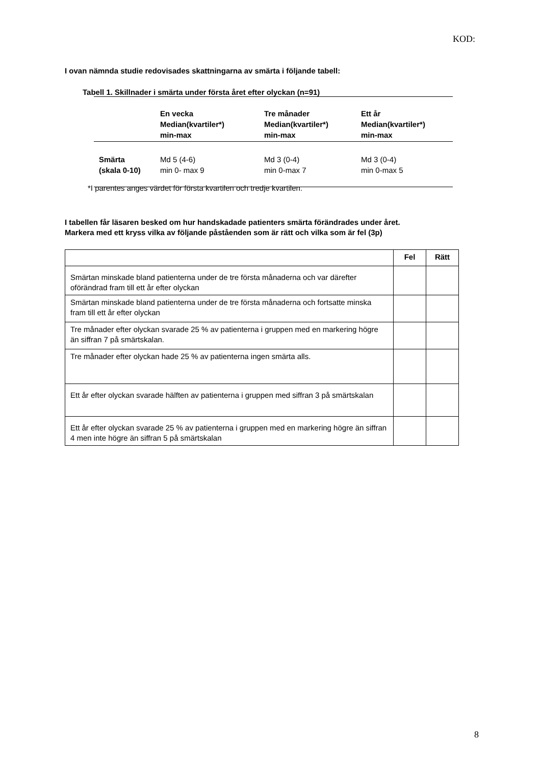KOD:
I ovan nämnda studie redovisades skattningarna av smärta i följande tabell:
Tabell 1. Skillnader i smärta under första året efter olyckan (n=91)
| | En vecka Median(kvartiler*) min-max | Tre månader Median(kvartiler*) min-max | Ett år Median(kvartiler*) min-max |
| --- | --- | --- | --- |
| Smärta (skala 0-10) | Md 5 (4-6) min 0- max 9 | Md 3 (0-4) min 0-max 7 | Md 3 (0-4) min 0-max 5 |
*I parentes anges värdet för första kvartilen och tredje kvartilen.
I tabellen får läsaren besked om hur handskadade patienters smärta förändrades under året.
Markera med ett kryss vilka av följande påståenden som är rätt och vilka som är fel (3p)
| | Fel | Rätt |
| Smärtan minskade bland patienterna under de tre första månaderna och var därefter oförändrad fram till ett år efter olyckan | | |
| Smärtan minskade bland patienterna under de tre första månaderna och fortsatte minska fram till ett år efter olyckan | | |
| Tre månader efter olyckan svarade 25 % av patienterna i gruppen med en markering högre än siffran 7 på smärtskalan. | | |
| Tre månader efter olyckan hade 25 % av patienterna ingen smärta alls. | | |
| Ett år efter olyckan svarade hälften av patienterna i gruppen med siffran 3 på smärtskalan | | |
| Ett år efter olyckan svarade 25 % av patienterna i gruppen med en markering högre än siffran 4 men inte högre än siffran 5 på smärtskalan | | |
8